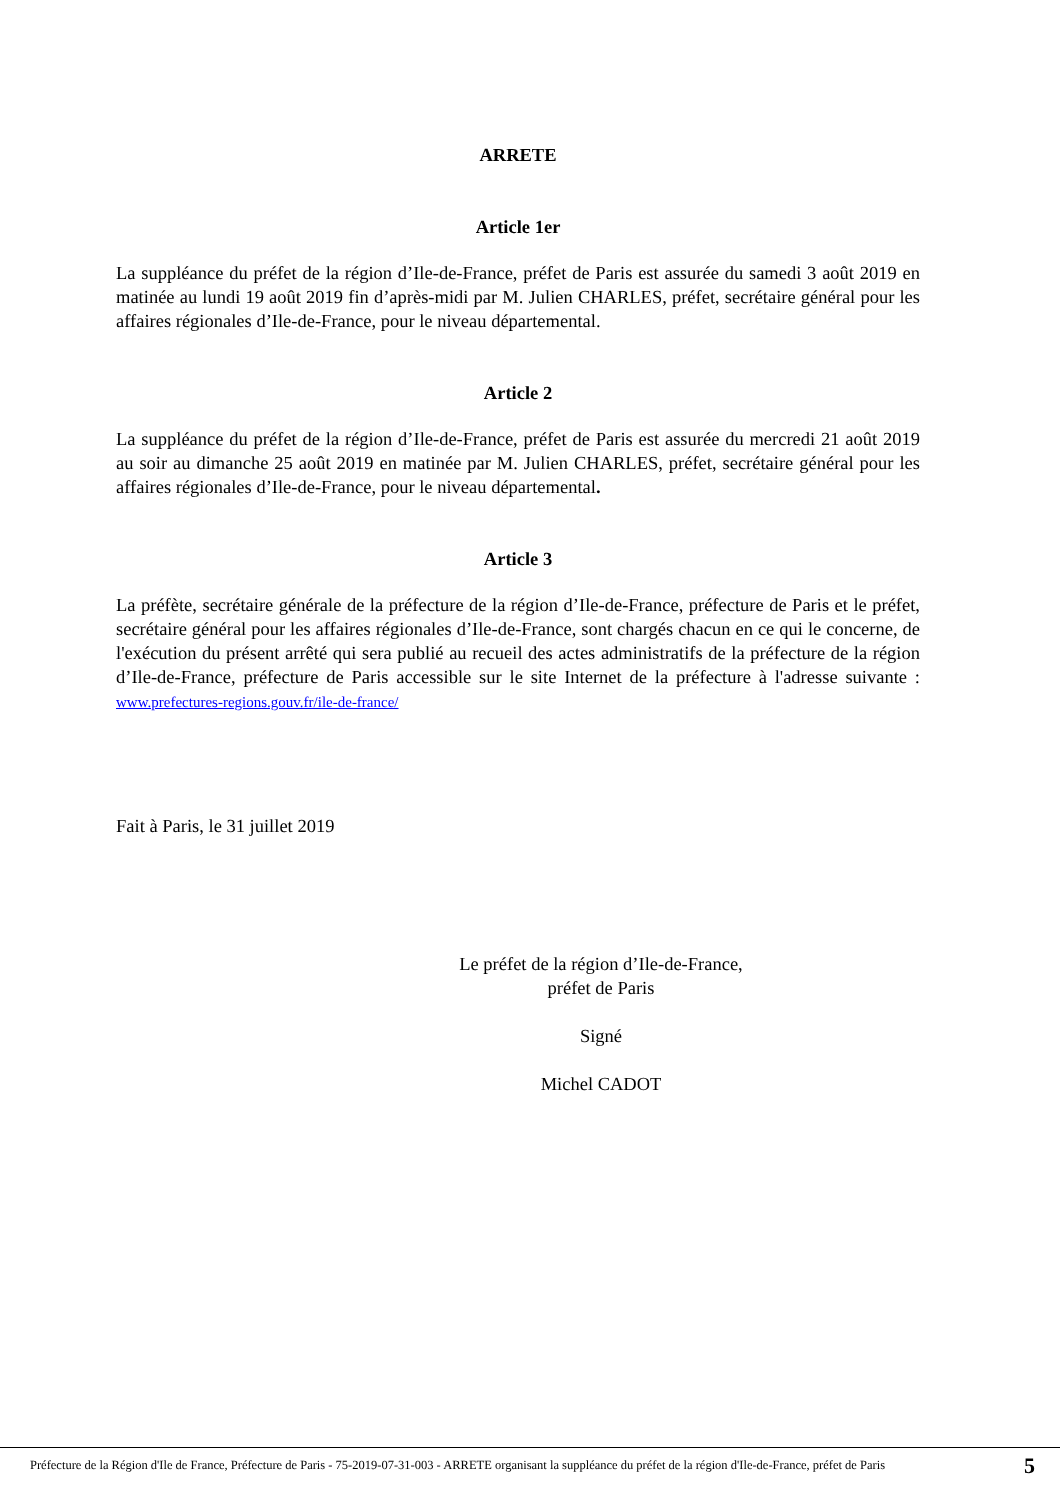ARRETE
Article 1er
La suppléance du préfet de la région d’Ile-de-France, préfet de Paris est assurée du samedi 3 août 2019 en matinée au lundi 19 août 2019 fin d’après-midi par M. Julien CHARLES, préfet, secrétaire général pour les affaires régionales d’Ile-de-France, pour le niveau départemental.
Article 2
La suppléance du préfet de la région d’Ile-de-France, préfet de Paris est assurée du mercredi 21 août 2019 au soir au dimanche 25 août 2019 en matinée par M. Julien CHARLES, préfet, secrétaire général pour les affaires régionales d’Ile-de-France, pour le niveau départemental.
Article 3
La préfète, secrétaire générale de la préfecture de la région d’Ile-de-France, préfecture de Paris et le préfet, secrétaire général pour les affaires régionales d’Ile-de-France, sont chargés chacun en ce qui le concerne, de l'exécution du présent arrêté qui sera publié au recueil des actes administratifs de la préfecture de la région d’Ile-de-France, préfecture de Paris accessible sur le site Internet de la préfecture à l'adresse suivante : www.prefectures-regions.gouv.fr/ile-de-france/
Fait à Paris, le 31 juillet 2019
Le préfet de la région d’Ile-de-France,
préfet de Paris
Signé
Michel CADOT
Préfecture de la Région d'Ile de France, Préfecture de Paris - 75-2019-07-31-003 - ARRETE organisant la suppléance du préfet de la région d'Ile-de-France, préfet de Paris
5